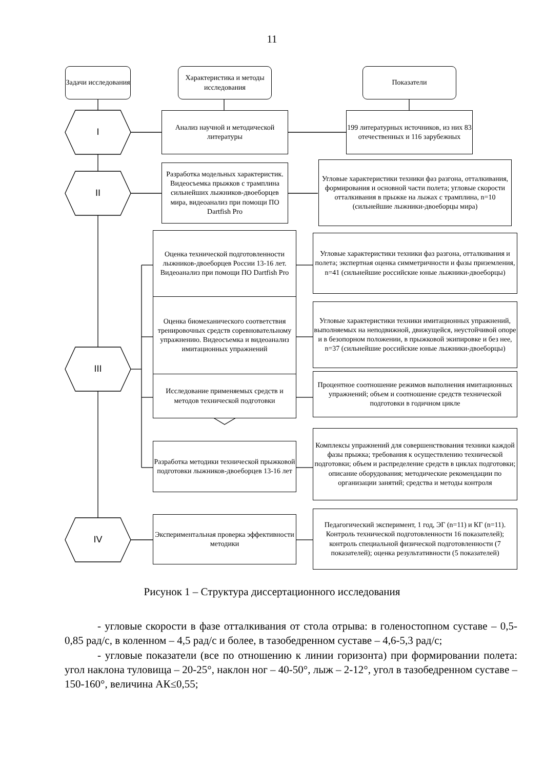11
Задачи исследования
Характеристика и методы исследования
Показатели
I
II
III
IV
Анализ научной и методической литературы
199 литературных источников, из них 83 отечественных и 116 зарубежных
Разработка модельных характеристик. Видеосъемка прыжков с трамплина сильнейших лыжников-двоеборцев мира, видеоанализ при помощи ПО Dartfish Pro
Угловые характеристики техники фаз разгона, отталкивания, формирования и основной части полета; угловые скорости отталкивания в прыжке на лыжах с трамплина, n=10 (сильнейшие лыжники-двоеборцы мира)
Оценка технической подготовленности лыжников-двоеборцев России 13-16 лет. Видеоанализ при помощи ПО Dartfish Pro
Угловые характеристики техники фаз разгона, отталкивания и полета; экспертная оценка симметричности и фазы приземления, n=41 (сильнейшие российские юные лыжники-двоеборцы)
Оценка биомеханического соответствия тренировочных средств соревновательному упражнению. Видеосъемка и видеоанализ имитационных упражнений
Угловые характеристики техники имитационных упражнений, выполняемых на неподвижной, движущейся, неустойчивой опоре и в безопорном положении, в прыжковой экипировке и без нее, n=37 (сильнейшие российские юные лыжники-двоеборцы)
Исследование применяемых средств и методов технической подготовки
Процентное соотношение режимов выполнения имитационных упражнений; объем и соотношение средств технической подготовки в годичном цикле
Разработка методики технической прыжковой подготовки лыжников-двоеборцев 13-16 лет
Комплексы упражнений для совершенствования техники каждой фазы прыжка; требования к осуществлению технической подготовки; объем и распределение средств в циклах подготовки; описание оборудования; методические рекомендации по организации занятий; средства и методы контроля
Экспериментальная проверка эффективности методики
Педагогический эксперимент, 1 год, ЭГ (n=11) и КГ (n=11). Контроль технической подготовленности 16 показателей); контроль специальной физической подготовленности (7 показателей); оценка результативности (5 показателей)
Рисунок 1 – Структура диссертационного исследования
- угловые скорости в фазе отталкивания от стола отрыва: в голеностопном суставе – 0,5-0,85 рад/с, в коленном – 4,5 рад/с и более, в тазобедренном суставе – 4,6-5,3 рад/с;
- угловые показатели (все по отношению к линии горизонта) при формировании полета: угол наклона туловища – 20-25°, наклон ног – 40-50°, лыж – 2-12°, угол в тазобедренном суставе – 150-160°, величина АК≤0,55;